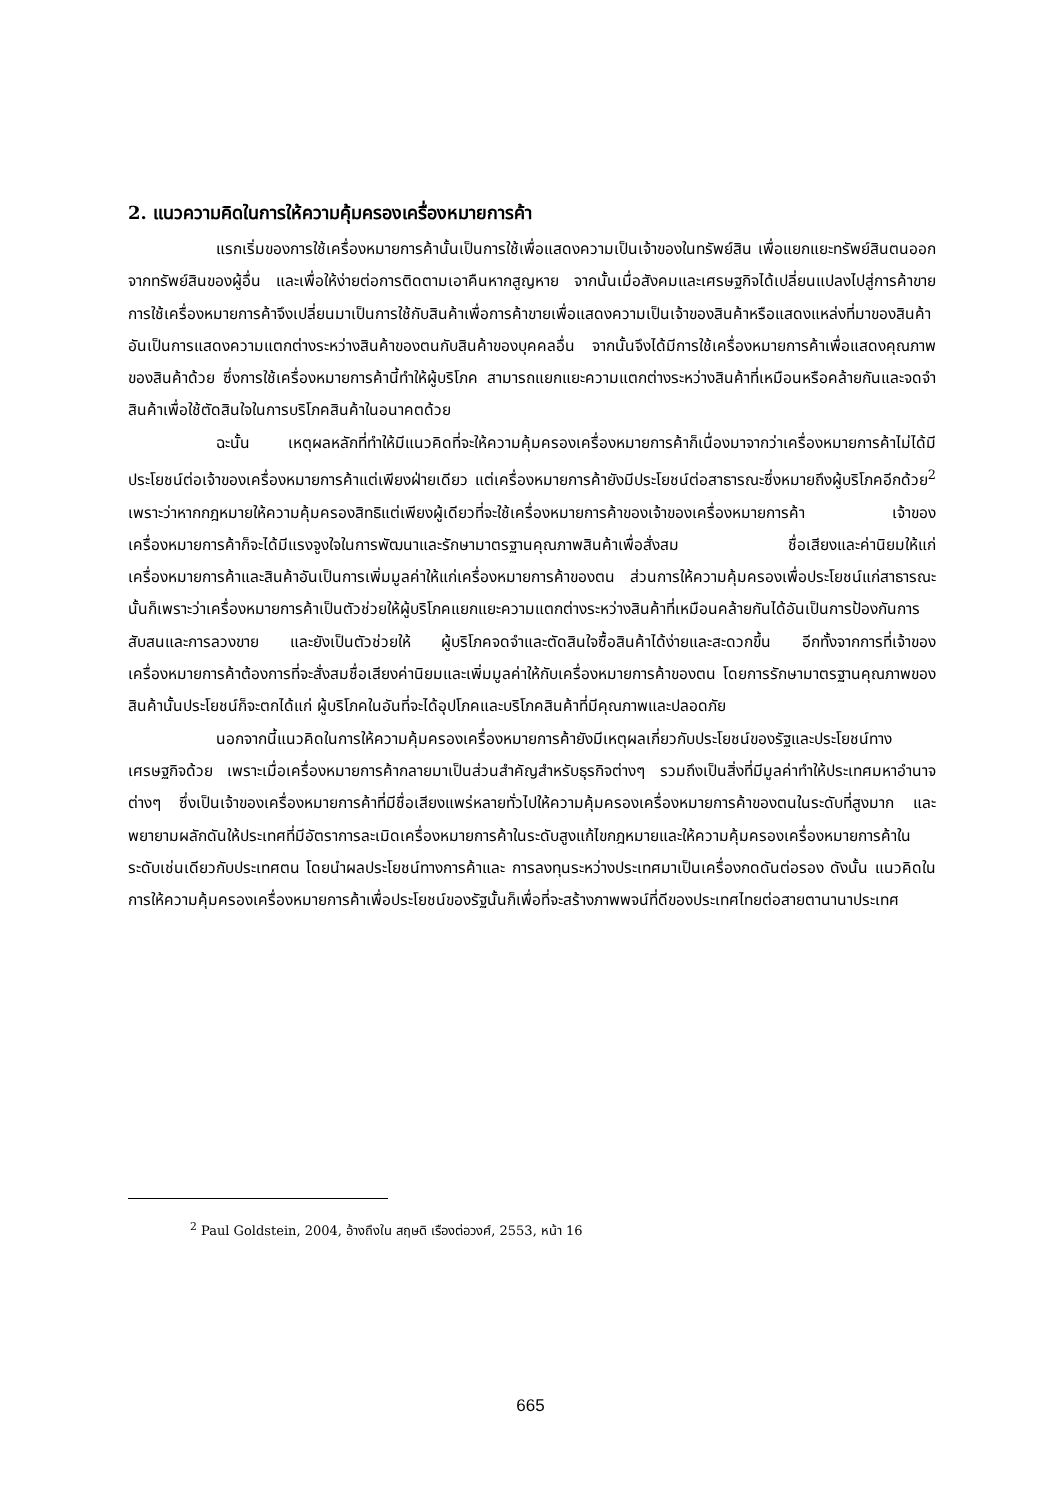2. แนวความคิดในการให้ความคุ้มครองเครื่องหมายการค้า
แรกเริ่มของการใช้เครื่องหมายการค้านั้นเป็นการใช้เพื่อแสดงความเป็นเจ้าของในทรัพย์สิน เพื่อแยกแยะทรัพย์สินตนออกจากทรัพย์สินของผู้อื่น และเพื่อให้ง่ายต่อการติดตามเอาคืนหากสูญหาย จากนั้นเมื่อสังคมและเศรษฐกิจได้เปลี่ยนแปลงไปสู่การค้าขาย การใช้เครื่องหมายการค้าจึงเปลี่ยนมาเป็นการใช้กับสินค้าเพื่อการค้าขายเพื่อแสดงความเป็นเจ้าของสินค้าหรือแสดงแหล่งที่มาของสินค้า อันเป็นการแสดงความแตกต่างระหว่างสินค้าของตนกับสินค้าของบุคคลอื่น จากนั้นจึงได้มีการใช้เครื่องหมายการค้าเพื่อแสดงคุณภาพของสินค้าด้วย ซึ่งการใช้เครื่องหมายการค้านี้ทำให้ผู้บริโภค สามารถแยกแยะความแตกต่างระหว่างสินค้าที่เหมือนหรือคล้ายกันและจดจำสินค้าเพื่อใช้ตัดสินใจในการบริโภคสินค้าในอนาคตด้วย
ฉะนั้น เหตุผลหลักที่ทำให้มีแนวคิดที่จะให้ความคุ้มครองเครื่องหมายการค้าก็เนื่องมาจากว่าเครื่องหมายการค้าไม่ได้มีประโยชน์ต่อเจ้าของเครื่องหมายการค้าแต่เพียงฝ่ายเดียว แต่เครื่องหมายการค้ายังมีประโยชน์ต่อสาธารณะซึ่งหมายถึงผู้บริโภคอีกด้วย<sup>2</sup> เพราะว่าหากกฎหมายให้ความคุ้มครองสิทธิแต่เพียงผู้เดียวที่จะใช้เครื่องหมายการค้าของเจ้าของเครื่องหมายการค้า เจ้าของเครื่องหมายการค้าก็จะได้มีแรงจูงใจในการพัฒนาและรักษามาตรฐานคุณภาพสินค้าเพื่อสั่งสม ชื่อเสียงและค่านิยมให้แก่เครื่องหมายการค้าและสินค้าอันเป็นการเพิ่มมูลค่าให้แก่เครื่องหมายการค้าของตน ส่วนการให้ความคุ้มครองเพื่อประโยชน์แก่สาธารณะนั้นก็เพราะว่าเครื่องหมายการค้าเป็นตัวช่วยให้ผู้บริโภคแยกแยะความแตกต่างระหว่างสินค้าที่เหมือนคล้ายกันได้อันเป็นการป้องกันการสับสนและการลวงขาย และยังเป็นตัวช่วยให้ ผู้บริโภคจดจำและตัดสินใจซื้อสินค้าได้ง่ายและสะดวกขึ้น อีกทั้งจากการที่เจ้าของ เครื่องหมายการค้าต้องการที่จะสั่งสมชื่อเสียงค่านิยมและเพิ่มมูลค่าให้กับเครื่องหมายการค้าของตน โดยการรักษามาตรฐานคุณภาพของสินค้านั้นประโยชน์ก็จะตกได้แก่ ผู้บริโภคในอันที่จะได้อุปโภคและบริโภคสินค้าที่มีคุณภาพและปลอดภัย
นอกจากนี้แนวคิดในการให้ความคุ้มครองเครื่องหมายการค้ายังมีเหตุผลเกี่ยวกับประโยชน์ของรัฐและประโยชน์ทางเศรษฐกิจด้วย เพราะเมื่อเครื่องหมายการค้ากลายมาเป็นส่วนสำคัญสำหรับธุรกิจต่างๆ รวมถึงเป็นสิ่งที่มีมูลค่าทำให้ประเทศมหาอำนาจต่างๆ ซึ่งเป็นเจ้าของเครื่องหมายการค้าที่มีชื่อเสียงแพร่หลายทั่วไปให้ความคุ้มครองเครื่องหมายการค้าของตนในระดับที่สูงมาก และพยายามผลักดันให้ประเทศที่มีอัตราการละเมิดเครื่องหมายการค้าในระดับสูงแก้ไขกฎหมายและให้ความคุ้มครองเครื่องหมายการค้าในระดับเช่นเดียวกับประเทศตน โดยนำผลประโยชน์ทางการค้าและ การลงทุนระหว่างประเทศมาเป็นเครื่องกดดันต่อรอง ดังนั้น แนวคิดในการให้ความคุ้มครองเครื่องหมายการค้าเพื่อประโยชน์ของรัฐนั้นก็เพื่อที่จะสร้างภาพพจน์ที่ดีของประเทศไทยต่อสายตานานาประเทศ
<sup>2</sup> Paul Goldstein, 2004, อ้างถึงใน สฤษดิ เรืองต่อวงศ์, 2553, หน้า 16
665